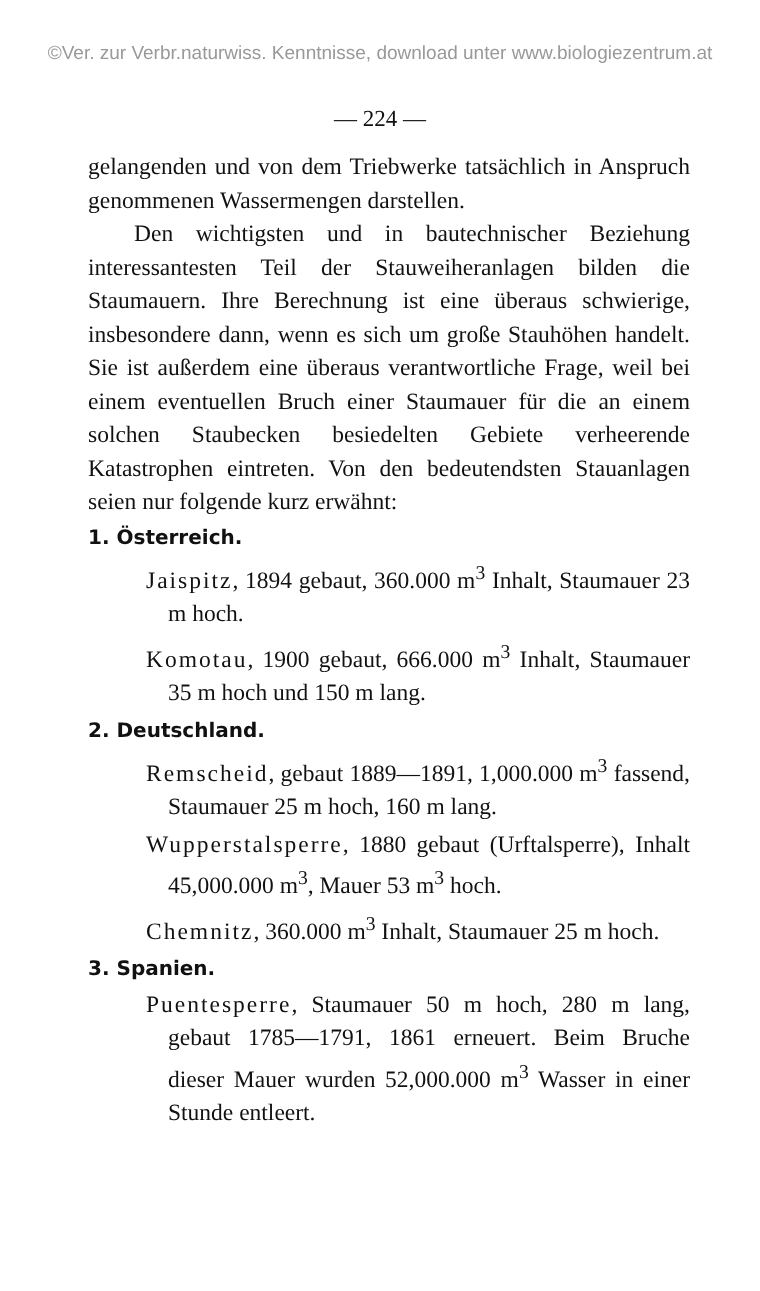©Ver. zur Verbr.naturwiss. Kenntnisse, download unter www.biologiezentrum.at
— 224 —
gelangenden und von dem Triebwerke tatsächlich in Anspruch genommenen Wassermengen darstellen.
Den wichtigsten und in bautechnischer Beziehung interessantesten Teil der Stauweiheranlagen bilden die Staumauern. Ihre Berechnung ist eine überaus schwierige, insbesondere dann, wenn es sich um große Stauhöhen handelt. Sie ist außerdem eine überaus verantwortliche Frage, weil bei einem eventuellen Bruch einer Staumauer für die an einem solchen Staubecken besiedelten Gebiete verheerende Katastrophen eintreten. Von den bedeutendsten Stauanlagen seien nur folgende kurz erwähnt:
1. Österreich.
Jaispitz, 1894 gebaut, 360.000 m<sup>3</sup> Inhalt, Staumauer 23 m hoch.
Komotau, 1900 gebaut, 666.000 m<sup>3</sup> Inhalt, Staumauer 35 m hoch und 150 m lang.
2. Deutschland.
Remscheid, gebaut 1889—1891, 1,000.000 m<sup>3</sup> fassend, Staumauer 25 m hoch, 160 m lang.
Wupperstalsperre, 1880 gebaut (Urftalsperre), Inhalt 45,000.000 m<sup>3</sup>, Mauer 53 m<sup>3</sup> hoch.
Chemnitz, 360.000 m<sup>3</sup> Inhalt, Staumauer 25 m hoch.
3. Spanien.
Puentesperre, Staumauer 50 m hoch, 280 m lang, gebaut 1785—1791, 1861 erneuert. Beim Bruche dieser Mauer wurden 52,000.000 m<sup>3</sup> Wasser in einer Stunde entleert.